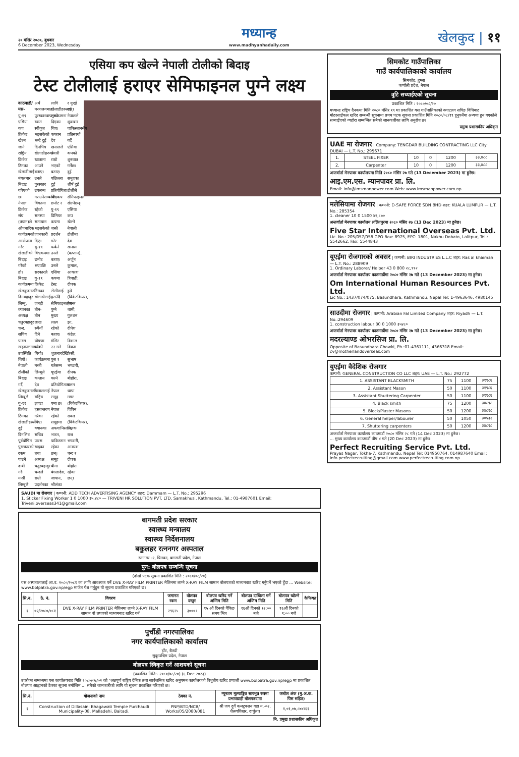२० मंसिर २०८०, बुधबार
6 December 2023, Wednesday
मध्यान्ह
www.madhyanhadaily.com
खेलकुद | ११
एसिया कप खेल्ने नेपाली टोलीको बिदाइ
टेस्ट टोलीलाई हराएर सेमिफाइनल पुग्ने लक्ष्य
काठमाडौं/मस- यु-१९ एसिया कप क्रिकेट खेल्न जाने राष्ट्रिय क्रिकेट टिमका खेलाडीलाई मंगलबार बिदाइ गरिएको छ। नेपाल क्रिकेट संघ (क्यान)ले औपचारिक कार्यक्रमको आयोजना गरेर खेलाडीको बिदाइ गरेको हो। बिदाइ कार्यक्रममा खेलकुदमन्त्री दिगबहादुर लिम्बू, क्यानका अध्यक्ष चतुरबहादुर चन्द, सचिव पारस खड्कालगायतको उपस्थिति थियो। नेपाली टोलीको बिदाइ गर्दै खेलकुदमन्त्री लिम्बूले यु-१९ क्रिकेट टिमका खेलाडीहरुले दुई दिनभित्र पूर्वघोषित पुरस्कारको रकम पाउने दाबी गरे। मन्त्री लिम्बूले अर्थ मन्त्रालयबाट पुरस्कारवापतको रकम स्वीकृत भइसकेको भन्दै दुई दिनभित्र खेलाडीहरुको खातामा आउने बताए। उनले पुरस्कार उपलब्ध गराउनेसम्बन्धी विगतमा रहेको समस्या समाधान भइसकेको जानकारी दिए। यु-१९ विश्वकपमा छनोट भएपछि सरकारले यु-१९ क्रिकेट टिमका खेलाडीलाई जनही तीन-तीन लाख रुपैयाँ दिने घोषणा गरेको थियो। कार्यक्रममा मन्त्री लिम्बूले कप्तान देव खनाललाई राष्ट्रिय झण्डा हस्तान्तरण गरेका थिए। क्यानका सचिव पारस खड्का तथा अध्यक्ष चतुरबहादुर चन्दले राम्रो प्रदर्शनका लागि खेलाडीहरुलाई शुभकामना दिएका थिए। कप्तान देव खनालले तयारी राम्रो भएको बताए। पछिल्ला दुई प्रतियोगिता विश्वकप छनोट र यु-१९ प्रिमियर कपमा जस्तै प्रदर्शन गरेर फर्कने उनले बताए। उनले एसिया कपमा टेस्ट टोलीलाई हराउँदै सेमिफाइनलमा पुग्ने मुख्य लक्ष्य रहेको बताए। मंसिर २२ गते शुक्रबारदेखि पुस १ गतेसम्म यूएईमा चल्ने प्रतियोगितामा नेपाल समूह एमा छ। नेपाल रहेको समूहमा अफगानिस्तान, भारत, पाकिस्तान रहेका छन्। समूह बीमा बंगलादेश, जापान, श्रीलंका र यूएई छन्। नेपालले शुक्रबार पाकिस्तानसँग प्रतिस्पर्धा गर्दै एसिया कपको शुरुवात गर्नेछ। दुई समूहका शीर्ष दुई टोलीले सेमिफाइनल खेल्नेछन्। एसिया कप खेल्ने नेपाली टोलीमा देव खनाल (कप्तान), अर्जुन कुमाल, आकाश त्रिपाठी, दीपक डुम्रे (विकेटकिपर), हेमन्त धामी, गुलशन झा, दीपेश कंडेल, विशाल विक्रम केसी, सुभाष भण्डारी, दीपक बोहोरा, उत्तम थापा मगर (विकेटकिपर), विपिन रावल (विकेटकिपर), तिलक राज भण्डारी, आकाश चन्द र दीपक बोहोरा रहेका छन्।
SAUDI मा रोजगार | कम्पनी: ADD TECH ADVERTISING AGENCY शहर: Dammam — L.T. No.: 295296
1. Sticker Fixing Worker 1 0 1000 ३५,४८० — TRIVENI HR SOLUTION PVT. LTD. Samakhusi, Kathmandu, Tel.: 01-4987601 Email: Triveni.overseas341@gmail.com
बागमती प्रदेश सरकार
स्वास्थ्य मन्त्रालय
स्वास्थ्य निर्देशनालय
बकुलहर रत्ननगर अस्पताल
रत्ननगर -२, चितवन, बागमती प्रदेश, नेपाल
पुन: बोलपत्र सम्वन्धि सूचना
(दोस्रो पटक सूचना प्रकाशित मिति : २०८०/०८/२०)
यस अस्पतालालाई आ.व. २०८०/२०८१ का लागि आवश्यक पर्ने DVE X-RAY FILM PRINTER मेशिनमा लाग्ने X-RAY FILM सामान बोलपत्रको माध्यमबाट खरिद गर्नुपर्ने भएको हुँदा ... Website: www.bolpatra.gov.np/egp मार्फत पेश गर्नुहुन यो सूचना प्रकाशित गरिएको छ।
| सि.न. | ठे. नं. | विवरण | जमानत रकम | वोलपत्र दस्तुर | बोलपत्र खरिद गर्ने अन्तिम मिति | बोलपत्र दाखिला गर्ने अन्तिम मिति | बोलपत्र खोल्ने मिति | कैफियत |
| --- | --- | --- | --- | --- | --- | --- | --- | --- |
| १ | ०२/२०८०/०८१ | DVE X-RAY FILM PRINTER मेशिनमा लाग्ने X-RAY FILM सामान वो लपत्रको माध्यमबाट खरिद गर्न | २९६२५ | ३०००। | १५ औं दिनको वैंकिङ समय भित्र | १६औं दिनको १२:०० बजे | १६औं दिनको १:०० बजे | |
पुर्चौडी नगरपालिका
नगर कार्यपालिकाको कार्यालय
हाँट, बैतडी
सुदूरपश्चिम प्रदेश, नेपाल
बोलपत्र स्विकृत गर्ने आशयको सूचना
(प्रकाशित मिति:- २०८०/०८/२०) (६ Dec २०२३)
उपरोक्त सम्बन्धमा यस कार्यालयबाट मिति २०८०/०७/०२ को "अन्नपूर्ण राष्ट्रिय दैनिक तथा सार्वजनिक खरिद अनुगमन कार्यालयको विधुतीय खरिद प्रणाली www.bolpatra.gov.np/egp मा प्रकाशित बोलपत्र आह्वानको ठेक्का सूचना बमोजिम ... सबैको जानकारीको लागि यो सूचना प्रकाशित गरिएको छ।
| सि.नं. | योजनाको नाम | ठेक्का नं. | न्यूनतम मूल्याङ्कित सारभूत रुपमा प्रभावग्राही बोलपत्रदाता | कबोल अंक (मु.अ.क. पिस सहित) |
| --- | --- | --- | --- | --- |
| १ | Construction of Dillasaini Bhagawati Temple Purchaudi Municipality-08, Malladehi, Baitadi. | PNP/BTD/NCB/ Works/05/2080/081 | श्री जय दुर्गे कन्स्ट्रक्शन वडा न.-०२, शैलयशिखर, दार्चुला। | १,०१,०७,८७४।६१ |
नि. प्रमुख प्रशासकीय अधिकृत
सिमकोट गाउँपालिका
गाउँ कार्यपालिकाको कार्यालय
सिमकोट, हुम्ला
कर्णाली प्रदेश, नेपाल
त्रुटि सच्याईएको सूचना
प्रकाशित मिति : २०८०/०८/२०
मध्यान्ह राष्ट्रिय दैनकमा मिति २०८० मंसिर १९ मा प्रकाशित यस गाउँपालिकाको क्याटलग सपिङ विधिबाट मोटरसाईकल खरिद सम्बन्धी सूचनामा प्रथम पटक सूचना प्रकाशित मिति २०८०/०८/१९ हुनुपर्नेमा अन्यथा हुन गएकोले सच्याईएको व्यहोरा सम्बन्धित सबैको जानकारीका लागि अनुरोध छ।
प्रमुख प्रशासकीय अधिकृत
UAE मा रोजगार | Company: TENGDAR BUILDING CONTRACTING LLC City: DUBAI — L.T. No.: 295671
| 1. | STEEL FIXER | 10 | 0 | 1200 | ३३,४८८ |
| 2. | Carpenter | 10 | 0 | 1200 | ३३,४८८ |
अन्तर्वार्ता मेनपावर कार्यालयमा मिति २०८० मंसिर २७ गते (13 December 2023) मा हुनेछ।
आइ.एम.एस. म्यानपावर प्रा. लि.
Email: info@imsmanpower.com Web: www.imsmanpower.com.np
मलेसियामा रोजगार | कम्पनी: D-SAFE FORCE SDN BHD शहर: KUALA LUMPUR — L.T. No.: 285354
1. cleaner 10 0 1500 ४२,८७०
अन्तर्वार्ता मेनपावर कार्यालय ललितपुरमा २०८० मंसिर २७ (13 Dec 2023) मा हुनेछ।
Five Star International Overseas Pvt. Ltd.
Lic. No.: 205/057/058 GPO Box: 8975, EPC: 1801, Nakhu Dobato, Lalitpur, Tel.: 5542662, Fax: 5544843
यूएईमा रोजगारको अवसर | कम्पनी: BIRI INDUSTRIES L.L.C शहर: Ras al khaimah — L.T. No.: 288909
1. Ordinary Laborer/ Helper 43 0 800 २८,९९२
अन्तर्वार्ता मेनपावर कार्यालय काठमाडौंमा २०८० मंसिर २७ गते (13 December 2023) मा हुनेछ।
Om International Human Resources Pvt. Ltd.
Lic No.: 1437/074/075, Basundhara, Kathmandu, Nepal Tel: 1-4963646, 4980145
साउदीमा रोजगार | कम्पनी: Arabian Fal Limited Company शहर: Riyadh — L.T. No.:294609
1. construction labour 30 0 1000 ३५४८०
अन्तर्वार्ता मेनपावर कार्यालय काठमाडौंमा २०८० मंसिर २७ गते (13 December 2023) मा हुनेछ।
मदरल्याण्ड ओभरसिज प्रा. लि.
Opposite of Basundhara Chowki, Ph.:01-4361111, 4366318 Email: cv@motherlandoverseas.com
युएईमा वैदेशिक रोजगार
कम्पनी: GENERAL CONSTRUCTION CO LLC शहर: UAE — L.T. No.: 292772
| 1. ASSISTANT BLACKSMITH | 75 | 1100 | ३१९८६ |
| 2. Assistant Mason | 50 | 1100 | ३१९८६ |
| 3. Assistant Shuttering Carpenter | 50 | 1100 | ३१९८६ |
| 4. Black smith | 75 | 1200 | ३४८९८ |
| 5. Block/Plaster Masons | 50 | 1200 | ३४८९८ |
| 6. General helper/labourer | 50 | 1050 | ३०५३२ |
| 7. Shuttering carpenters | 50 | 1200 | ३४८९८ |
अन्तर्वार्ता मेनपावर कार्यालय काठमाडौं २०८० मंसिर २८ गते (14 Dec 2023) मा हुनेछ।
... मुख्य कार्यालय काठमाडौं पौष ४ गते (20 Dec 2023) मा हुनेछ।
Perfect Recruiting Service Pvt. Ltd.
Prayas Nagar, Tokha-7, Kathmandu, Nepal Tel: 014950764, 014987640 Email: info.perfectrecruiting@gmail.com www.perfectrecruiting.com.np